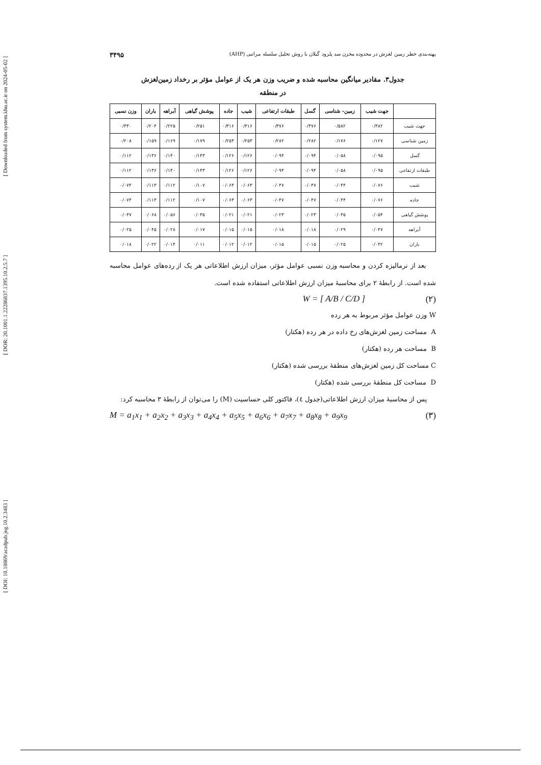[ Downloaded from system.khu.ac.ir on 2024-05-02 ]
[ DOR: 20.1001.1.22286837.1395.10.2.5.7 ]
[ DOI: 10.18869/acadpub.jeg.10.2.3483 ]
پهنه‌بندی خطر زمین لغزش در محدوده مخزن سد پلرود گیلان با روش تحلیل سلسله مراتبی (AHP) ۳۴۹۵
جدول۳. مقادیر میانگین محاسبه شده و ضریب وزن هر یک از عوامل مؤثر بر رخداد زمین‌لغزش
در منطقه
| | جهت شیب | زمین- شناسی | گسل | طبقات ارتفاعی | شیب | جاده | پوشش گیاهی | آبراهه | باران | وزن نسبی |
| --- | --- | --- | --- | --- | --- | --- | --- | --- | --- | --- |
| جهت شیب | ۰/۳۸۲ | ۰/۵۸۲ | ۰/۳۷۶ | ۰/۳۷۶ | ۰/۳۱۶ | ۰/۳۱۶ | ۰/۲۵۱ | ۰/۲۲۵ | ۰/۲۰۴ | ۰/۳۳۰ |
| زمین شناسی | ۰/۱۲۷ | ۰/۱۷۶ | ۰/۲۸۲ | ۰/۲۸۲ | ۰/۲۵۳ | ۰/۲۵۳ | ۰/۱۷۹ | ۰/۱۶۹ | ۰/۱۵۹ | ۰/۲۰۸ |
| گسل | ۰/۰۹۵ | ۰/۰۵۸ | ۰/۰۹۴ | ۰/۰۹۴ | ۰/۱۲۶ | ۰/۱۲۶ | ۰/۱۴۳ | ۰/۱۴۰ | ۰/۱۳۶ | ۰/۱۱۲ |
| طبقات ارتفاعی | ۰/۰۹۵ | ۰/۰۵۸ | ۰/۰۹۴ | ۰/۰۹۴ | ۰/۱۲۶ | ۰/۱۲۶ | ۰/۱۴۳ | ۰/۱۴۰ | ۰/۱۳۶ | ۰/۱۱۲ |
| شیب | ۰/۰۷۶ | ۰/۰۴۴ | ۰/۰۴۷ | ۰/۰۴۷ | ۰/۰۶۳ | ۰/۰۶۳ | ۰/۱۰۷ | ۰/۱۱۲ | ۰/۱۱۳ | ۰/۰۷۴ |
| جاده | ۰/۰۷۶ | ۰/۰۴۴ | ۰/۰۴۷ | ۰/۰۴۷ | ۰/۰۶۳ | ۰/۰۶۳ | ۰/۱۰۷ | ۰/۱۱۲ | ۰/۱۱۳ | ۰/۰۷۴ |
| پوشش گیاهی | ۰/۰۵۴ | ۰/۰۳۵ | ۰/۰۲۳ | ۰/۰۲۳ | ۰/۰۲۱ | ۰/۰۲۱ | ۰/۰۳۵ | ۰/۰۵۶ | ۰/۰۶۸ | ۰/۰۳۷ |
| آبراهه | ۰/۰۴۷ | ۰/۰۲۹ | ۰/۰۱۸ | ۰/۰۱۸ | ۰/۰۱۵ | ۰/۰۱۵ | ۰/۰۱۷ | ۰/۰۲۸ | ۰/۰۴۵ | ۰/۰۲۵ |
| باران | ۰/۰۴۲ | ۰/۰۲۵ | ۰/۰۱۵ | ۰/۰۱۵ | ۰/۰۱۲ | ۰/۰۱۲ | ۰/۰۱۱ | ۰/۰۱۴ | ۰/۰۲۲ | ۰/۰۱۸ |
بعد از نرمالیزه کردن و محاسبه وزن نسبی عوامل مؤثر، میزان ارزش اطلاعاتی هر یک از رده‌های عوامل محاسبه شده است. از رابطهٔ ۲ برای محاسبهٔ میزان ارزش اطلاعاتی استفاده شده است.
(۲) W = [ A/B / C/D ]
W وزن عوامل مؤثر مربوط به هر رده
A مساحت زمین لغزش‌های رخ داده در هر رده (هکتار)
B مساحت هر رده (هکتار)
C مساحت کل زمین لغزش‌های منطقهٔ بررسی شده (هکتار)
D مساحت کل منطقهٔ بررسی شده (هکتار)
پس از محاسبهٔ میزان ارزش اطلاعاتی(جدول ٤)، فاکتور کلی حساسیت (M) را می‌توان از رابطهٔ ۳ محاسبه کرد:
(۳) M = a<sub>1</sub>x<sub>1</sub> + a<sub>2</sub>x<sub>2</sub> + a<sub>3</sub>x<sub>3</sub> + a<sub>4</sub>x<sub>4</sub> + a<sub>5</sub>x<sub>5</sub> + a<sub>6</sub>x<sub>6</sub> + a<sub>7</sub>x<sub>7</sub> + a<sub>8</sub>x<sub>8</sub> + a<sub>9</sub>x<sub>9</sub>